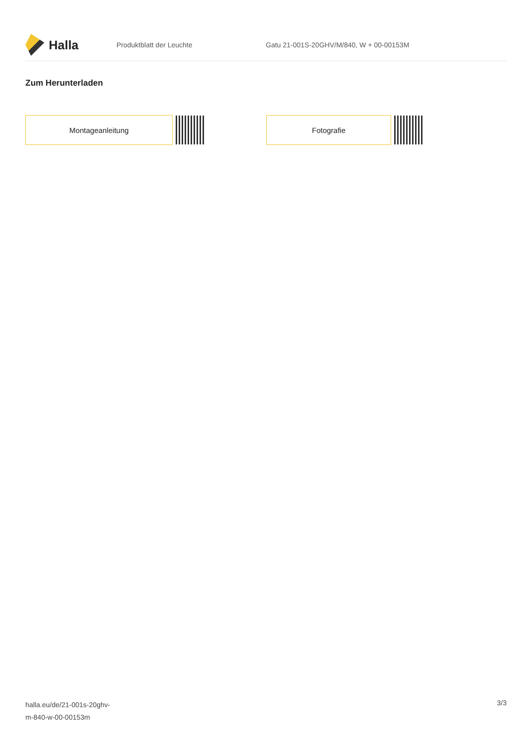Halla
Produktblatt der Leuchte
Gatu 21-001S-20GHV/M/840, W + 00-00153M
Zum Herunterladen
Montageanleitung Fotografie
halla.eu/de/21-001s-20ghv-
m-840-w-00-00153m
3/3